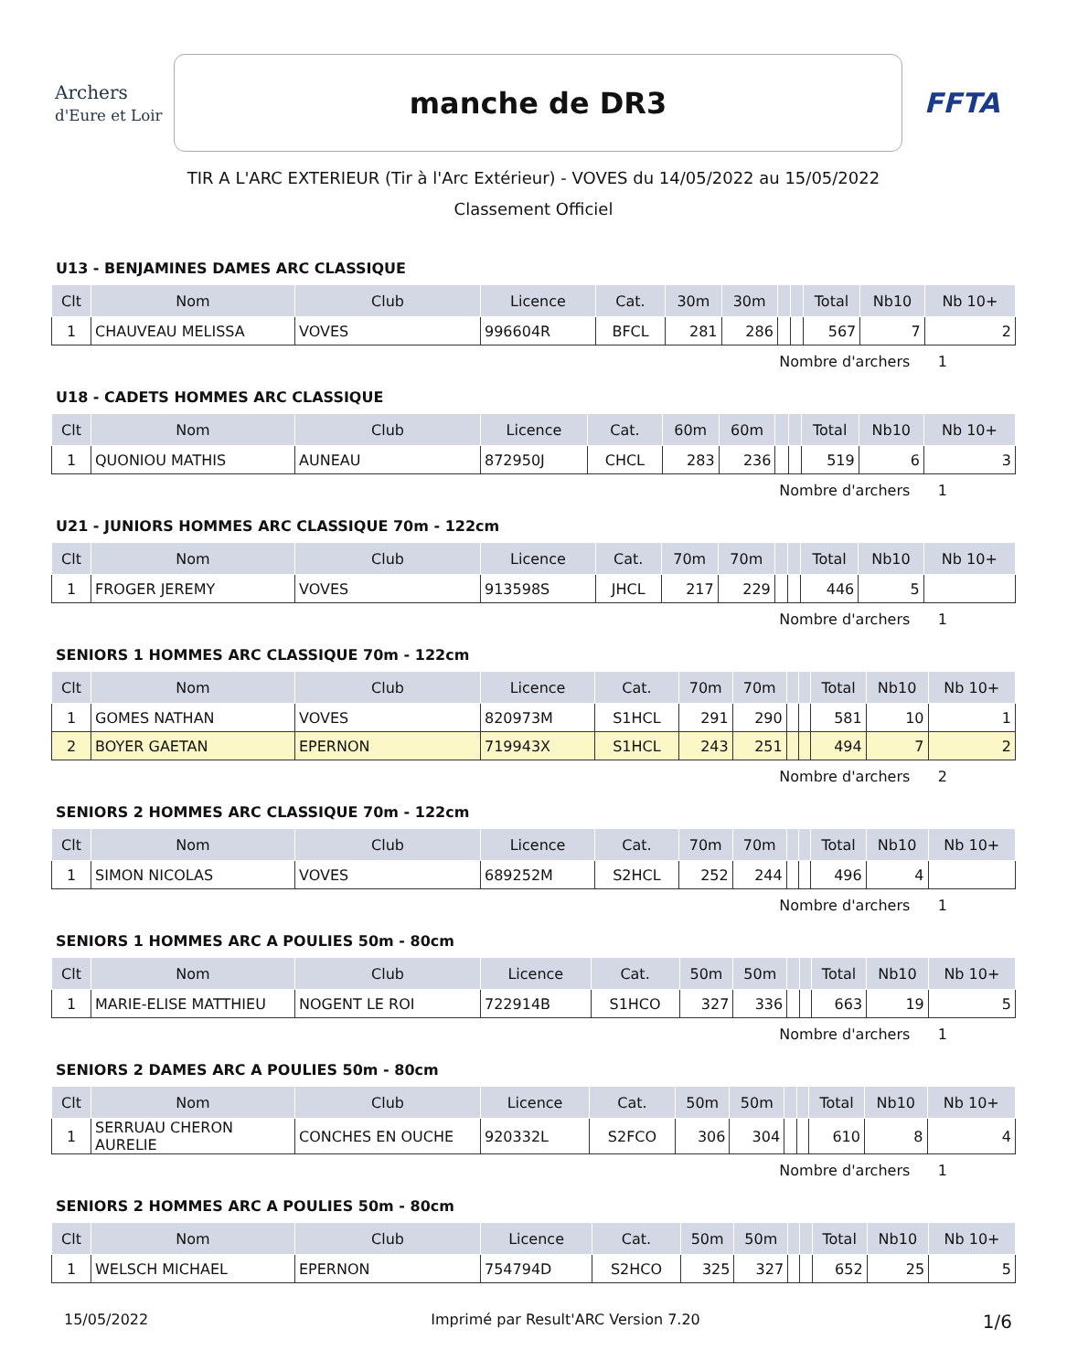Archers
d'Eure et Loir
manche de DR3
FFTA
TIR A L'ARC EXTERIEUR (Tir à l'Arc Extérieur) - VOVES du 14/05/2022 au 15/05/2022
Classement Officiel
U13 - BENJAMINES DAMES ARC CLASSIQUE
| Clt | Nom | Club | Licence | Cat. | 30m | 30m | | | Total | Nb10 | Nb 10+ |
| --- | --- | --- | --- | --- | --- | --- | --- | --- | --- | --- | --- |
| 1 | CHAUVEAU MELISSA | VOVES | 996604R | BFCL | 281 | 286 | | | 567 | 7 | 2 |
Nombre d'archers 1
U18 - CADETS HOMMES ARC CLASSIQUE
| Clt | Nom | Club | Licence | Cat. | 60m | 60m | | | Total | Nb10 | Nb 10+ |
| --- | --- | --- | --- | --- | --- | --- | --- | --- | --- | --- | --- |
| 1 | QUONIOU MATHIS | AUNEAU | 872950J | CHCL | 283 | 236 | | | 519 | 6 | 3 |
Nombre d'archers 1
U21 - JUNIORS HOMMES ARC CLASSIQUE 70m - 122cm
| Clt | Nom | Club | Licence | Cat. | 70m | 70m | | | Total | Nb10 | Nb 10+ |
| --- | --- | --- | --- | --- | --- | --- | --- | --- | --- | --- | --- |
| 1 | FROGER JEREMY | VOVES | 913598S | JHCL | 217 | 229 | | | 446 | 5 | |
Nombre d'archers 1
SENIORS 1 HOMMES ARC CLASSIQUE 70m - 122cm
| Clt | Nom | Club | Licence | Cat. | 70m | 70m | | | Total | Nb10 | Nb 10+ |
| --- | --- | --- | --- | --- | --- | --- | --- | --- | --- | --- | --- |
| 1 | GOMES NATHAN | VOVES | 820973M | S1HCL | 291 | 290 | | | 581 | 10 | 1 |
| 2 | BOYER GAETAN | EPERNON | 719943X | S1HCL | 243 | 251 | | | 494 | 7 | 2 |
Nombre d'archers 2
SENIORS 2 HOMMES ARC CLASSIQUE 70m - 122cm
| Clt | Nom | Club | Licence | Cat. | 70m | 70m | | | Total | Nb10 | Nb 10+ |
| --- | --- | --- | --- | --- | --- | --- | --- | --- | --- | --- | --- |
| 1 | SIMON NICOLAS | VOVES | 689252M | S2HCL | 252 | 244 | | | 496 | 4 | |
Nombre d'archers 1
SENIORS 1 HOMMES ARC A POULIES 50m - 80cm
| Clt | Nom | Club | Licence | Cat. | 50m | 50m | | | Total | Nb10 | Nb 10+ |
| --- | --- | --- | --- | --- | --- | --- | --- | --- | --- | --- | --- |
| 1 | MARIE-ELISE MATTHIEU | NOGENT LE ROI | 722914B | S1HCO | 327 | 336 | | | 663 | 19 | 5 |
Nombre d'archers 1
SENIORS 2 DAMES ARC A POULIES 50m - 80cm
| Clt | Nom | Club | Licence | Cat. | 50m | 50m | | | Total | Nb10 | Nb 10+ |
| --- | --- | --- | --- | --- | --- | --- | --- | --- | --- | --- | --- |
| 1 | SERRUAU CHERON AURELIE | CONCHES EN OUCHE | 920332L | S2FCO | 306 | 304 | | | 610 | 8 | 4 |
Nombre d'archers 1
SENIORS 2 HOMMES ARC A POULIES 50m - 80cm
| Clt | Nom | Club | Licence | Cat. | 50m | 50m | | | Total | Nb10 | Nb 10+ |
| --- | --- | --- | --- | --- | --- | --- | --- | --- | --- | --- | --- |
| 1 | WELSCH MICHAEL | EPERNON | 754794D | S2HCO | 325 | 327 | | | 652 | 25 | 5 |
15/05/2022 Imprimé par Result'ARC Version 7.20 1/6